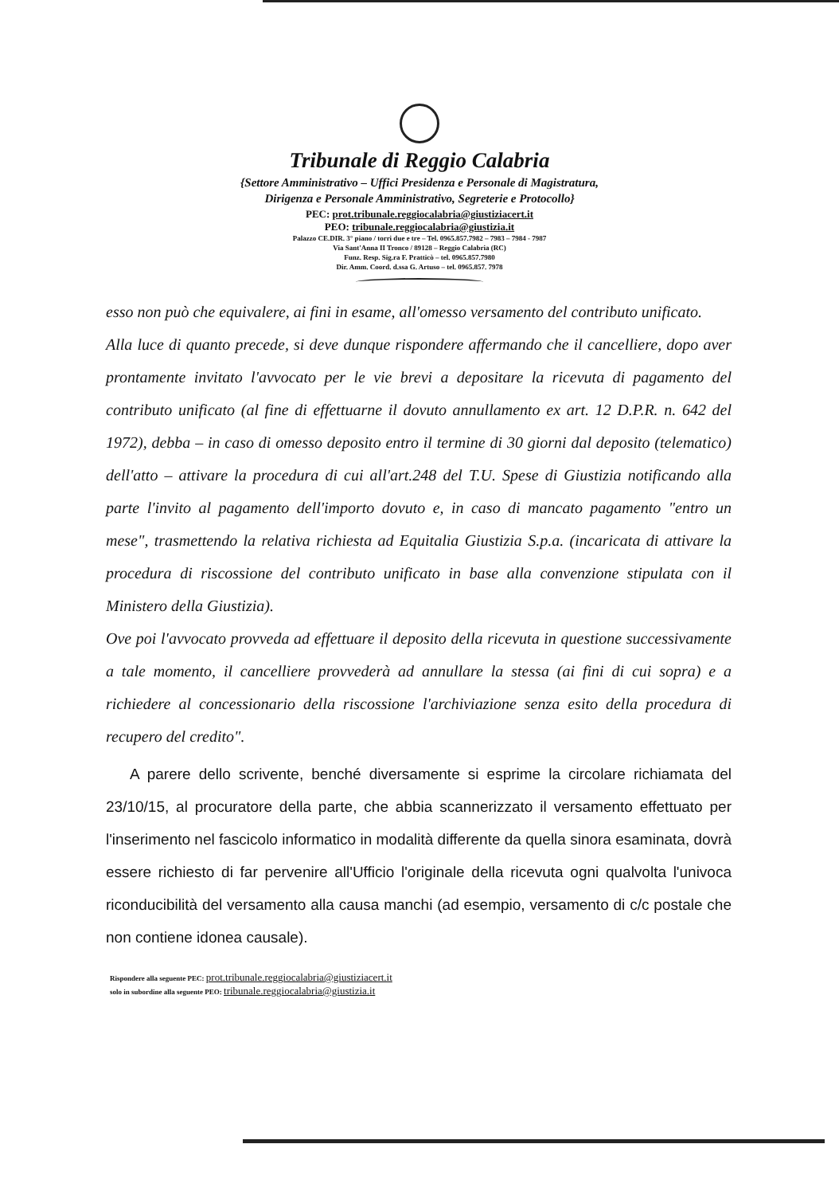Tribunale di Reggio Calabria
{Settore Amministrativo – Uffici Presidenza e Personale di Magistratura,
Dirigenza e Personale Amministrativo, Segreterie e Protocollo}
PEC: prot.tribunale.reggiocalabria@giustiziacert.it
PEO: tribunale.reggiocalabria@giustizia.it
Palazzo CE.DIR. 3° piano / torri due e tre – Tel. 0965.857.7982 – 7983 – 7984 - 7987
Via Sant'Anna II Tronco / 89128 – Reggio Calabria (RC)
Funz. Resp. Sig.ra F. Pratticò – tel. 0965.857.7980
Dir. Amm. Coord. d.ssa G. Artuso – tel. 0965.857. 7978
esso non può che equivalere, ai fini in esame, all'omesso versamento del contributo unificato.
Alla luce di quanto precede, si deve dunque rispondere affermando che il cancelliere, dopo aver prontamente invitato l'avvocato per le vie brevi a depositare la ricevuta di pagamento del contributo unificato (al fine di effettuarne il dovuto annullamento ex art. 12 D.P.R. n. 642 del 1972), debba – in caso di omesso deposito entro il termine di 30 giorni dal deposito (telematico) dell'atto – attivare la procedura di cui all'art.248 del T.U. Spese di Giustizia notificando alla parte l'invito al pagamento dell'importo dovuto e, in caso di mancato pagamento "entro un mese", trasmettendo la relativa richiesta ad Equitalia Giustizia S.p.a. (incaricata di attivare la procedura di riscossione del contributo unificato in base alla convenzione stipulata con il Ministero della Giustizia).
Ove poi l'avvocato provveda ad effettuare il deposito della ricevuta in questione successivamente a tale momento, il cancelliere provvederà ad annullare la stessa (ai fini di cui sopra) e a richiedere al concessionario della riscossione l'archiviazione senza esito della procedura di recupero del credito".
A parere dello scrivente, benché diversamente si esprime la circolare richiamata del 23/10/15, al procuratore della parte, che abbia scannerizzato il versamento effettuato per l'inserimento nel fascicolo informatico in modalità differente da quella sinora esaminata, dovrà essere richiesto di far pervenire all'Ufficio l'originale della ricevuta ogni qualvolta l'univoca riconducibilità del versamento alla causa manchi (ad esempio, versamento di c/c postale che non contiene idonea causale).
Rispondere alla seguente PEC: prot.tribunale.reggiocalabria@giustiziacert.it
solo in subordine alla seguente PEO: tribunale.reggiocalabria@giustizia.it